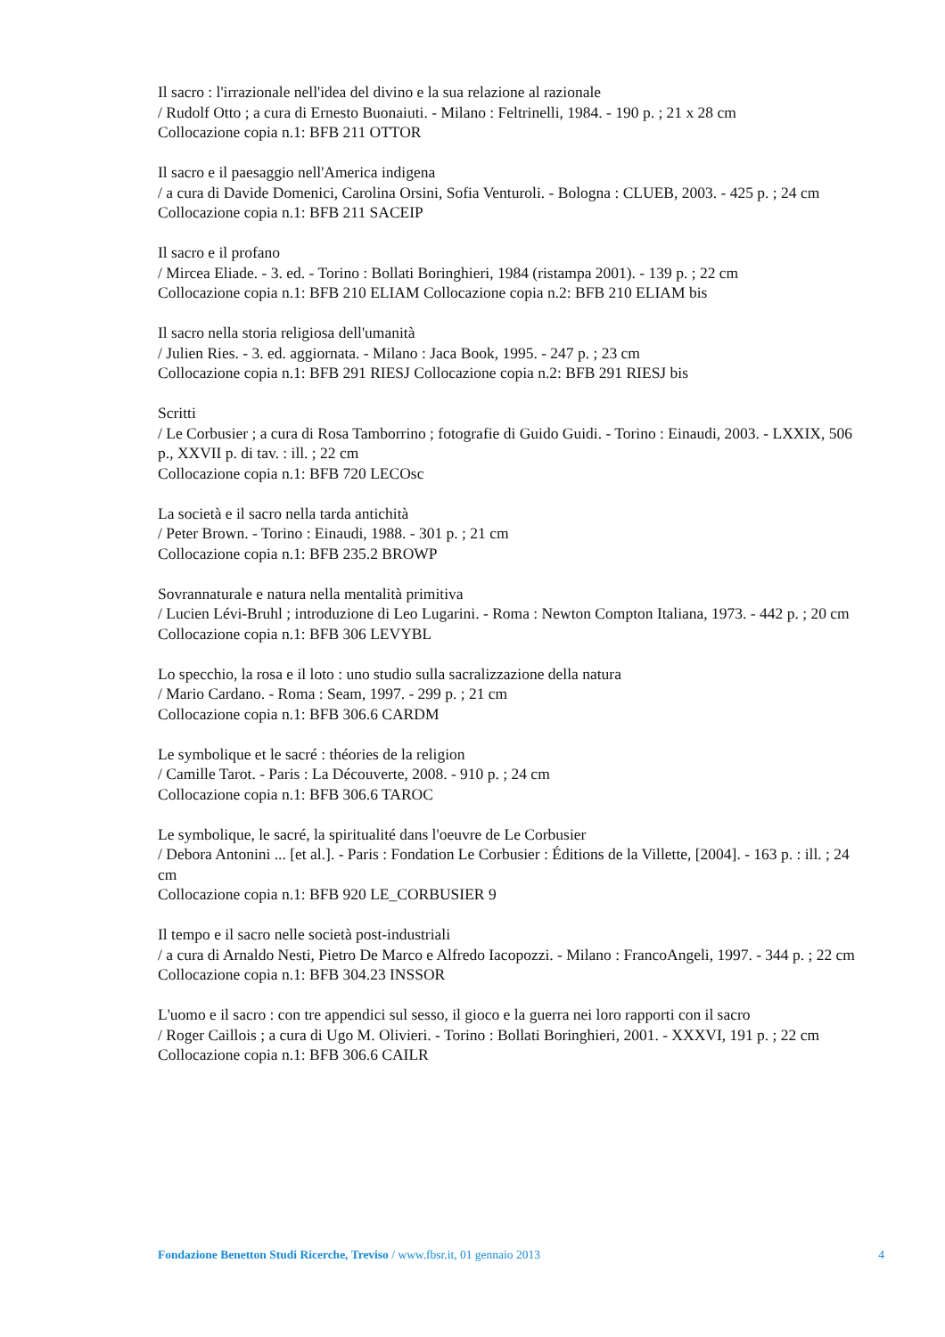Il sacro : l'irrazionale nell'idea del divino e la sua relazione al razionale
/ Rudolf Otto ; a cura di Ernesto Buonaiuti. - Milano : Feltrinelli, 1984. - 190 p. ; 21 x 28 cm
Collocazione copia n.1: BFB 211 OTTOR
Il sacro e il paesaggio nell'America indigena
/ a cura di Davide Domenici, Carolina Orsini, Sofia Venturoli. - Bologna : CLUEB, 2003. - 425 p. ; 24 cm
Collocazione copia n.1: BFB 211 SACEIP
Il sacro e il profano
/ Mircea Eliade. - 3. ed. - Torino : Bollati Boringhieri, 1984 (ristampa 2001). - 139 p. ; 22 cm
Collocazione copia n.1: BFB 210 ELIAM Collocazione copia n.2: BFB 210 ELIAM bis
Il sacro nella storia religiosa dell'umanità
/ Julien Ries. - 3. ed. aggiornata. - Milano : Jaca Book, 1995. - 247 p. ; 23 cm
Collocazione copia n.1: BFB 291 RIESJ Collocazione copia n.2: BFB 291 RIESJ bis
Scritti
/ Le Corbusier ; a cura di Rosa Tamborrino ; fotografie di Guido Guidi. - Torino : Einaudi, 2003. - LXXIX, 506 p., XXVII p. di tav. : ill. ; 22 cm
Collocazione copia n.1: BFB 720 LECOsc
La società e il sacro nella tarda antichità
/ Peter Brown. - Torino : Einaudi, 1988. - 301 p. ; 21 cm
Collocazione copia n.1: BFB 235.2 BROWP
Sovrannaturale e natura nella mentalità primitiva
/ Lucien Lévi-Bruhl ; introduzione di Leo Lugarini. - Roma : Newton Compton Italiana, 1973. - 442 p. ; 20 cm
Collocazione copia n.1: BFB 306 LEVYBL
Lo specchio, la rosa e il loto : uno studio sulla sacralizzazione della natura
/ Mario Cardano. - Roma : Seam, 1997. - 299 p. ; 21 cm
Collocazione copia n.1: BFB 306.6 CARDM
Le symbolique et le sacré : théories de la religion
/ Camille Tarot. - Paris : La Découverte, 2008. - 910 p. ; 24 cm
Collocazione copia n.1: BFB 306.6 TAROC
Le symbolique, le sacré, la spiritualité dans l'oeuvre de Le Corbusier
/ Debora Antonini ... [et al.]. - Paris : Fondation Le Corbusier : Éditions de la Villette, [2004]. - 163 p. : ill. ; 24 cm
Collocazione copia n.1: BFB 920 LE_CORBUSIER 9
Il tempo e il sacro nelle società post-industriali
/ a cura di Arnaldo Nesti, Pietro De Marco e Alfredo Iacopozzi. - Milano : FrancoAngeli, 1997. - 344 p. ; 22 cm
Collocazione copia n.1: BFB 304.23 INSSOR
L'uomo e il sacro : con tre appendici sul sesso, il gioco e la guerra nei loro rapporti con il sacro
/ Roger Caillois ; a cura di Ugo M. Olivieri. - Torino : Bollati Boringhieri, 2001. - XXXVI, 191 p. ; 22 cm
Collocazione copia n.1: BFB 306.6 CAILR
Fondazione Benetton Studi Ricerche, Treviso / www.fbsr.it, 01 gennaio 2013 4